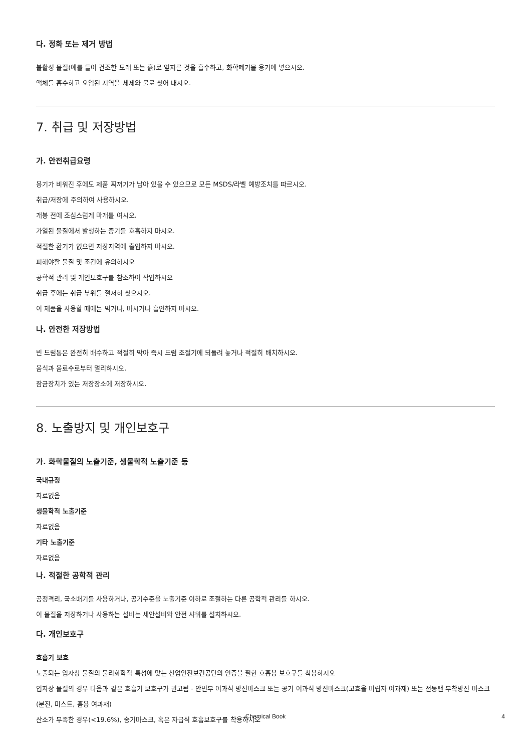다. 정화 또는 제거 방법
불활성 물질(예를 들어 건조한 모래 또는 흙)로 엎지른 것을 흡수하고, 화학폐기물 용기에 넣으시오.
액체를 흡수하고 오염된 지역을 세제와 물로 씻어 내시오.
7. 취급 및 저장방법
가. 안전취급요령
용기가 비워진 후에도 제품 찌꺼기가 남아 있을 수 있으므로 모든 MSDS/라벨 예방조치를 따르시오.
취급/저장에 주의하여 사용하시오.
개봉 전에 조심스럽게 마개를 여시오.
가열된 물질에서 발생하는 증기를 호흡하지 마시오.
적절한 환기가 없으면 저장지역에 출입하지 마시오.
피해야할 물질 및 조건에 유의하시오
공학적 관리 및 개인보호구를 참조하여 작업하시오
취급 후에는 취급 부위를 철저히 씻으시오.
이 제품을 사용할 때에는 먹거나, 마시거나 흡연하지 마시오.
나. 안전한 저장방법
빈 드럼통은 완전히 배수하고 적절히 막아 즉시 드럼 조절기에 되돌려 놓거나 적절히 배치하시오.
음식과 음료수로부터 멀리하시오.
잠금장치가 있는 저장장소에 저장하시오.
8. 노출방지 및 개인보호구
가. 화학물질의 노출기준, 생물학적 노출기준 등
국내규정
자료없음
생물학적 노출기준
자료없음
기타 노출기준
자료없음
나. 적절한 공학적 관리
공정격리, 국소배기를 사용하거나, 공기수준을 노출기준 이하로 조절하는 다른 공학적 관리를 하시오.
이 물질을 저장하거나 사용하는 설비는 세안설비와 안전 샤워를 설치하시오.
다. 개인보호구
호흡기 보호
노출되는 입자상 물질의 물리화학적 특성에 맞는 산업안전보건공단의 인증을 필한 호흡용 보호구를 착용하시오
입자상 물질의 경우 다음과 같은 호흡기 보호구가 권고됨 - 안면부 여과식 방진마스크 또는 공기 여과식 방진마스크(고효율 미립자 여과재) 또는 전동팬 부착방진 마스크(분진, 미스트, 흄용 여과재)
산소가 부족한 경우(<19.6%), 송기마스크, 혹은 자급식 호흡보호구를 착용하시오
Chemical Book
4